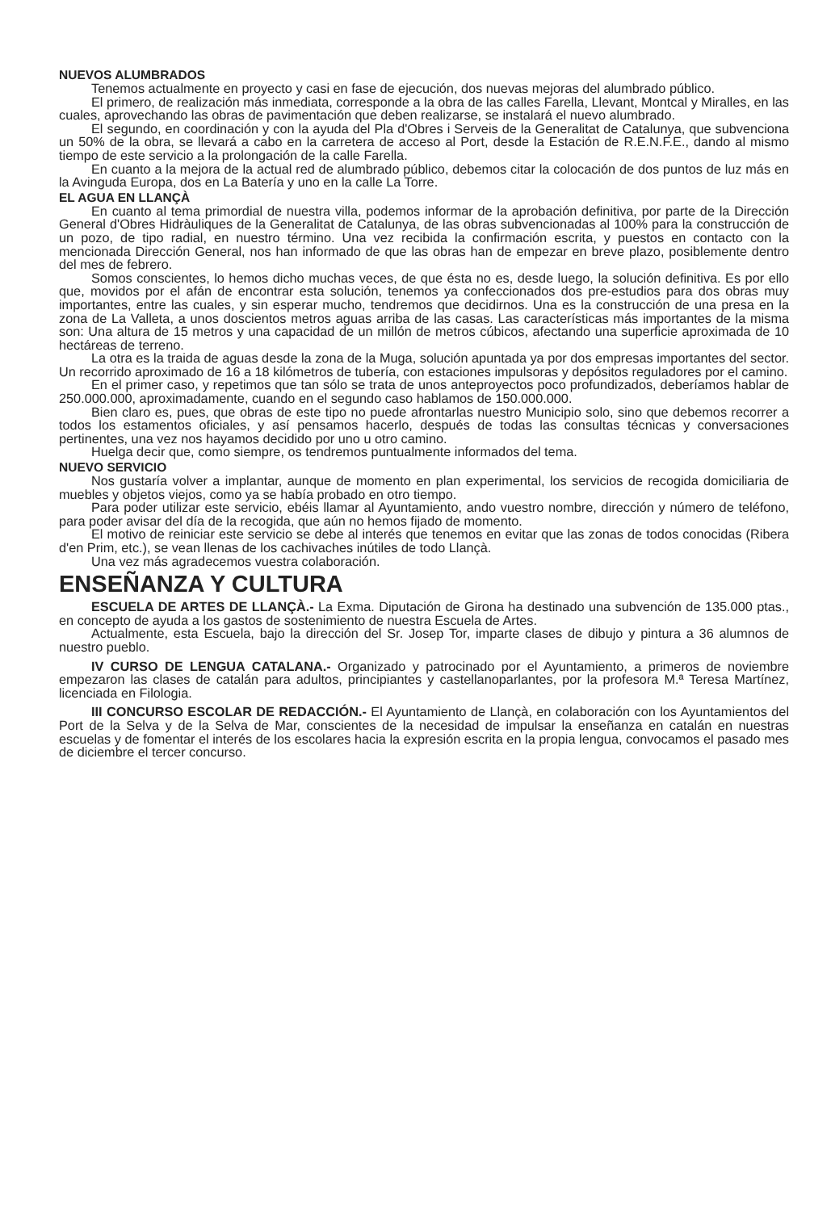NUEVOS ALUMBRADOS
Tenemos actualmente en proyecto y casi en fase de ejecución, dos nuevas mejoras del alumbrado público.
El primero, de realización más inmediata, corresponde a la obra de las calles Farella, Llevant, Montcal y Miralles, en las cuales, aprovechando las obras de pavimentación que deben realizarse, se instalará el nuevo alumbrado.
El segundo, en coordinación y con la ayuda del Pla d'Obres i Serveis de la Generalitat de Catalunya, que subvenciona un 50% de la obra, se llevará a cabo en la carretera de acceso al Port, desde la Estación de R.E.N.F.E., dando al mismo tiempo de este servicio a la prolongación de la calle Farella.
En cuanto a la mejora de la actual red de alumbrado público, debemos citar la colocación de dos puntos de luz más en la Avinguda Europa, dos en La Batería y uno en la calle La Torre.
EL AGUA EN LLANÇÀ
En cuanto al tema primordial de nuestra villa, podemos informar de la aprobación definitiva, por parte de la Dirección General d'Obres Hidràuliques de la Generalitat de Catalunya, de las obras subvencionadas al 100% para la construcción de un pozo, de tipo radial, en nuestro término. Una vez recibida la confirmación escrita, y puestos en contacto con la mencionada Dirección General, nos han informado de que las obras han de empezar en breve plazo, posiblemente dentro del mes de febrero.
Somos conscientes, lo hemos dicho muchas veces, de que ésta no es, desde luego, la solución definitiva. Es por ello que, movidos por el afán de encontrar esta solución, tenemos ya confeccionados dos pre-estudios para dos obras muy importantes, entre las cuales, y sin esperar mucho, tendremos que decidirnos. Una es la construcción de una presa en la zona de La Valleta, a unos doscientos metros aguas arriba de las casas. Las características más importantes de la misma son: Una altura de 15 metros y una capacidad de un millón de metros cúbicos, afectando una superficie aproximada de 10 hectáreas de terreno.
La otra es la traida de aguas desde la zona de la Muga, solución apuntada ya por dos empresas importantes del sector. Un recorrido aproximado de 16 a 18 kilómetros de tubería, con estaciones impulsoras y depósitos reguladores por el camino.
En el primer caso, y repetimos que tan sólo se trata de unos anteproyectos poco profundizados, deberíamos hablar de 250.000.000, aproximadamente, cuando en el segundo caso hablamos de 150.000.000.
Bien claro es, pues, que obras de este tipo no puede afrontarlas nuestro Municipio solo, sino que debemos recorrer a todos los estamentos oficiales, y así pensamos hacerlo, después de todas las consultas técnicas y conversaciones pertinentes, una vez nos hayamos decidido por uno u otro camino.
Huelga decir que, como siempre, os tendremos puntualmente informados del tema.
NUEVO SERVICIO
Nos gustaría volver a implantar, aunque de momento en plan experimental, los servicios de recogida domiciliaria de muebles y objetos viejos, como ya se había probado en otro tiempo.
Para poder utilizar este servicio, ebéis llamar al Ayuntamiento, ando vuestro nombre, dirección y número de teléfono, para poder avisar del día de la recogida, que aún no hemos fijado de momento.
El motivo de reiniciar este servicio se debe al interés que tenemos en evitar que las zonas de todos conocidas (Ribera d'en Prim, etc.), se vean llenas de los cachivaches inútiles de todo Llançà.
Una vez más agradecemos vuestra colaboración.
ENSEÑANZA Y CULTURA
ESCUELA DE ARTES DE LLANÇÀ.- La Exma. Diputación de Girona ha destinado una subvención de 135.000 ptas., en concepto de ayuda a los gastos de sostenimiento de nuestra Escuela de Artes.
Actualmente, esta Escuela, bajo la dirección del Sr. Josep Tor, imparte clases de dibujo y pintura a 36 alumnos de nuestro pueblo.
IV CURSO DE LENGUA CATALANA.- Organizado y patrocinado por el Ayuntamiento, a primeros de noviembre empezaron las clases de catalán para adultos, principiantes y castellanoparlantes, por la profesora M.ª Teresa Martínez, licenciada en Filologia.
III CONCURSO ESCOLAR DE REDACCIÓN.- El Ayuntamiento de Llançà, en colaboración con los Ayuntamientos del Port de la Selva y de la Selva de Mar, conscientes de la necesidad de impulsar la enseñanza en catalán en nuestras escuelas y de fomentar el interés de los escolares hacia la expresión escrita en la propia lengua, convocamos el pasado mes de diciembre el tercer concurso.